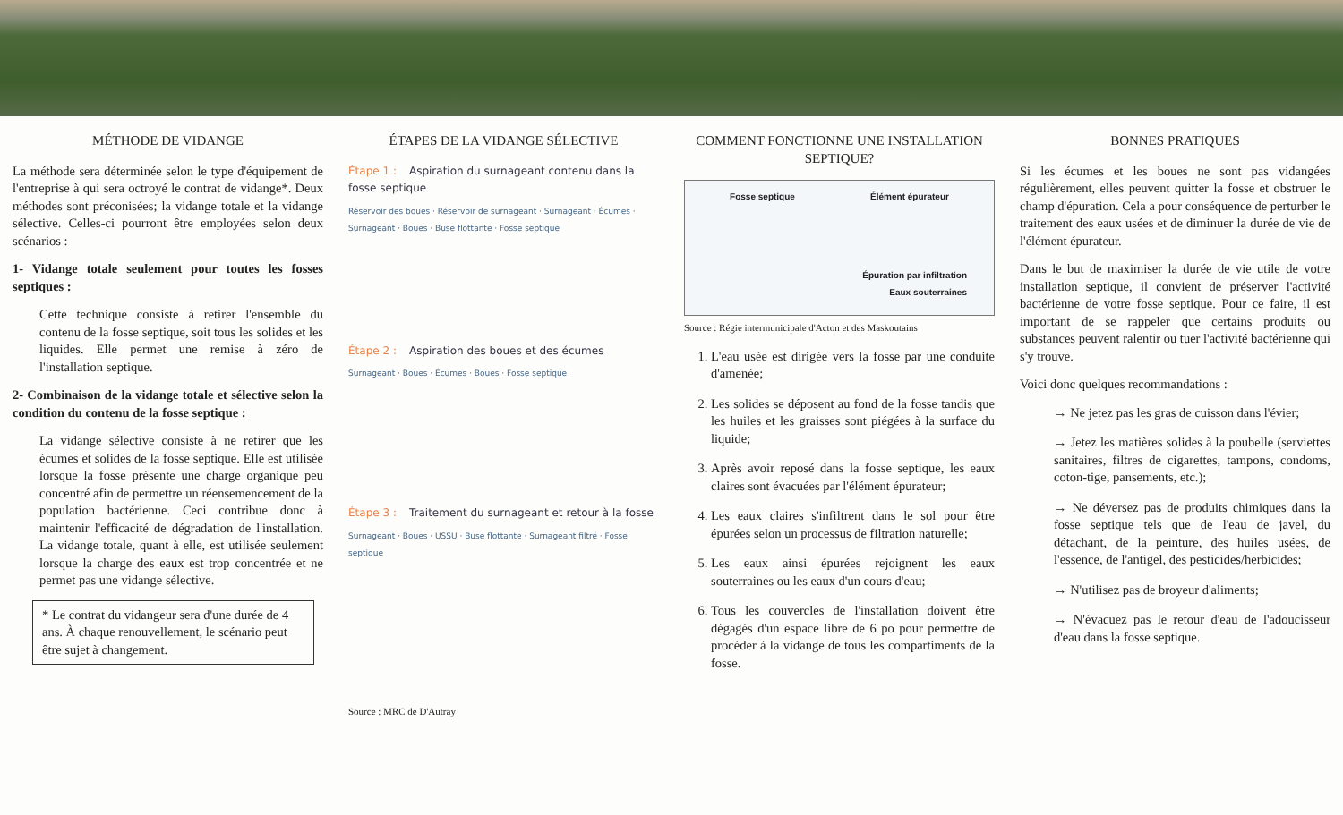MÉTHODE DE VIDANGE
La méthode sera déterminée selon le type d'équipement de l'entreprise à qui sera octroyé le contrat de vidange*. Deux méthodes sont préconisées; la vidange totale et la vidange sélective. Celles-ci pourront être employées selon deux scénarios :
1- Vidange totale seulement pour toutes les fosses septiques :
Cette technique consiste à retirer l'ensemble du contenu de la fosse septique, soit tous les solides et les liquides. Elle permet une remise à zéro de l'installation septique.
2- Combinaison de la vidange totale et sélective selon la condition du contenu de la fosse septique :
La vidange sélective consiste à ne retirer que les écumes et solides de la fosse septique. Elle est utilisée lorsque la fosse présente une charge organique peu concentré afin de permettre un réensemencement de la population bactérienne. Ceci contribue donc à maintenir l'efficacité de dégradation de l'installation. La vidange totale, quant à elle, est utilisée seulement lorsque la charge des eaux est trop concentrée et ne permet pas une vidange sélective.
* Le contrat du vidangeur sera d'une durée de 4 ans. À chaque renouvellement, le scénario peut être sujet à changement.
ÉTAPES DE LA VIDANGE SÉLECTIVE
Étape 1 : Aspiration du surnageant contenu dans la fosse septique
Réservoir des boues · Réservoir de surnageant · Surnageant · Écumes · Surnageant · Boues · Buse flottante · Fosse septique
Étape 2 : Aspiration des boues et des écumes
Surnageant · Boues · Écumes · Boues · Fosse septique
Étape 3 : Traitement du surnageant et retour à la fosse
Surnageant · Boues · USSU · Buse flottante · Surnageant filtré · Fosse septique
Source : MRC de D'Autray
COMMENT FONCTIONNE UNE INSTALLATION SEPTIQUE?
Fosse septique Élément épurateur
Épuration par infiltration
Eaux souterraines
Source : Régie intermunicipale d'Acton et des Maskoutains
1. L'eau usée est dirigée vers la fosse par une conduite d'amenée;
2. Les solides se déposent au fond de la fosse tandis que les huiles et les graisses sont piégées à la surface du liquide;
3. Après avoir reposé dans la fosse septique, les eaux claires sont évacuées par l'élément épurateur;
4. Les eaux claires s'infiltrent dans le sol pour être épurées selon un processus de filtration naturelle;
5. Les eaux ainsi épurées rejoignent les eaux souterraines ou les eaux d'un cours d'eau;
6. Tous les couvercles de l'installation doivent être dégagés d'un espace libre de 6 po pour permettre de procéder à la vidange de tous les compartiments de la fosse.
BONNES PRATIQUES
Si les écumes et les boues ne sont pas vidangées régulièrement, elles peuvent quitter la fosse et obstruer le champ d'épuration. Cela a pour conséquence de perturber le traitement des eaux usées et de diminuer la durée de vie de l'élément épurateur.
Dans le but de maximiser la durée de vie utile de votre installation septique, il convient de préserver l'activité bactérienne de votre fosse septique. Pour ce faire, il est important de se rappeler que certains produits ou substances peuvent ralentir ou tuer l'activité bactérienne qui s'y trouve.
Voici donc quelques recommandations :
→ Ne jetez pas les gras de cuisson dans l'évier;
→ Jetez les matières solides à la poubelle (serviettes sanitaires, filtres de cigarettes, tampons, condoms, coton-tige, pansements, etc.);
→ Ne déversez pas de produits chimiques dans la fosse septique tels que de l'eau de javel, du détachant, de la peinture, des huiles usées, de l'essence, de l'antigel, des pesticides/herbicides;
→ N'utilisez pas de broyeur d'aliments;
→ N'évacuez pas le retour d'eau de l'adoucisseur d'eau dans la fosse septique.